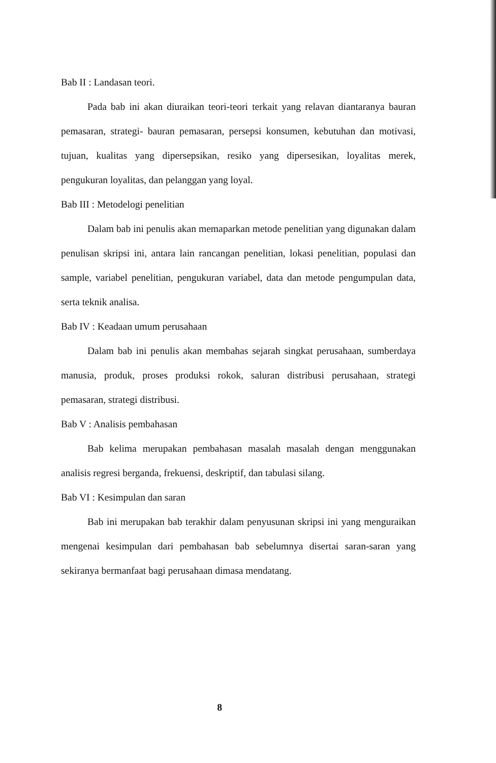Bab II : Landasan teori.
Pada bab ini akan diuraikan teori-teori terkait yang relavan diantaranya bauran pemasaran, strategi- bauran pemasaran, persepsi konsumen, kebutuhan dan motivasi, tujuan, kualitas yang dipersepsikan, resiko yang dipersesikan, loyalitas merek, pengukuran loyalitas, dan pelanggan yang loyal.
Bab III : Metodelogi penelitian
Dalam bab ini penulis akan memaparkan metode penelitian yang digunakan dalam penulisan skripsi ini, antara lain rancangan penelitian, lokasi penelitian, populasi dan sample, variabel penelitian, pengukuran variabel, data dan metode pengumpulan data, serta teknik analisa.
Bab IV : Keadaan umum perusahaan
Dalam bab ini penulis akan membahas sejarah singkat perusahaan, sumberdaya manusia, produk, proses produksi rokok, saluran distribusi perusahaan, strategi pemasaran, strategi distribusi.
Bab V : Analisis pembahasan
Bab kelima merupakan pembahasan masalah masalah dengan menggunakan analisis regresi berganda, frekuensi, deskriptif, dan tabulasi silang.
Bab VI : Kesimpulan dan saran
Bab ini merupakan bab terakhir dalam penyusunan skripsi ini yang menguraikan mengenai kesimpulan dari pembahasan bab sebelumnya disertai saran-saran yang sekiranya bermanfaat bagi perusahaan dimasa mendatang.
8